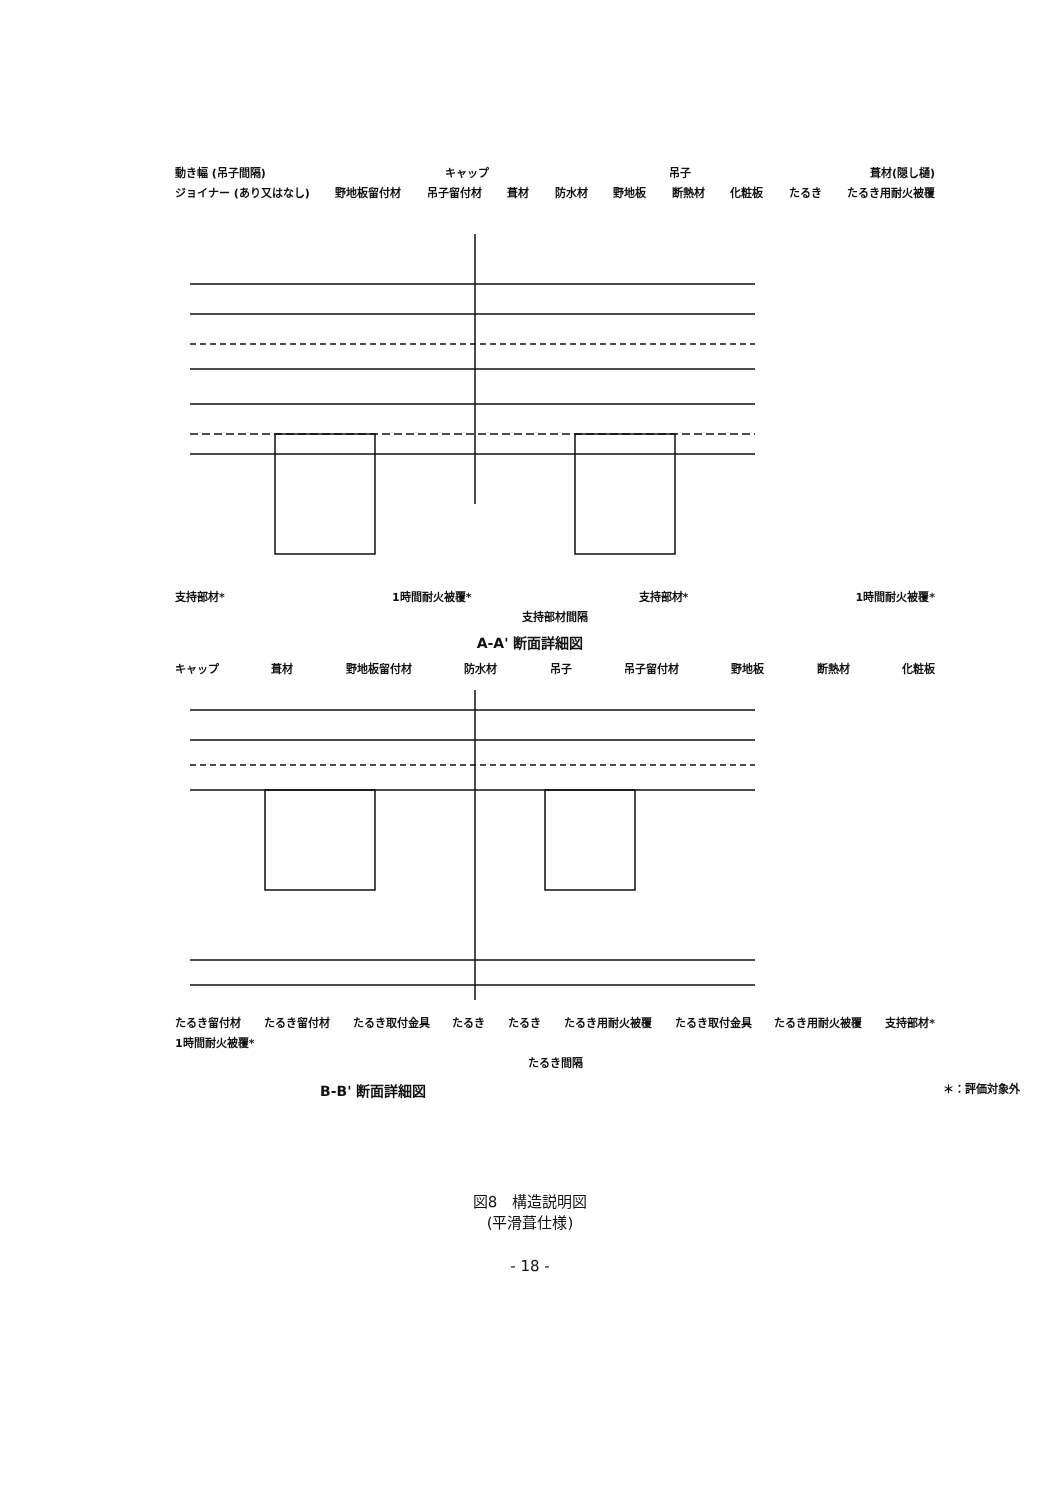動き幅 (吊子間隔) キャップ 吊子 葺材(隠し樋)
ジョイナー (あり又はなし) 野地板留付材 吊子留付材 葺材 防水材 野地板 断熱材 化粧板 たるき たるき用耐火被覆
支持部材* 1時間耐火被覆* 支持部材* 1時間耐火被覆*
支持部材間隔
A-A' 断面詳細図
キャップ 葺材 野地板留付材 防水材 吊子 吊子留付材 野地板 断熱材 化粧板
たるき留付材 たるき留付材 たるき取付金具 たるき たるき たるき用耐火被覆 たるき取付金具 たるき用耐火被覆 支持部材* 1時間耐火被覆*
たるき間隔
B-B' 断面詳細図 ＊：評価対象外
図8　構造説明図
(平滑葺仕様)
- 18 -